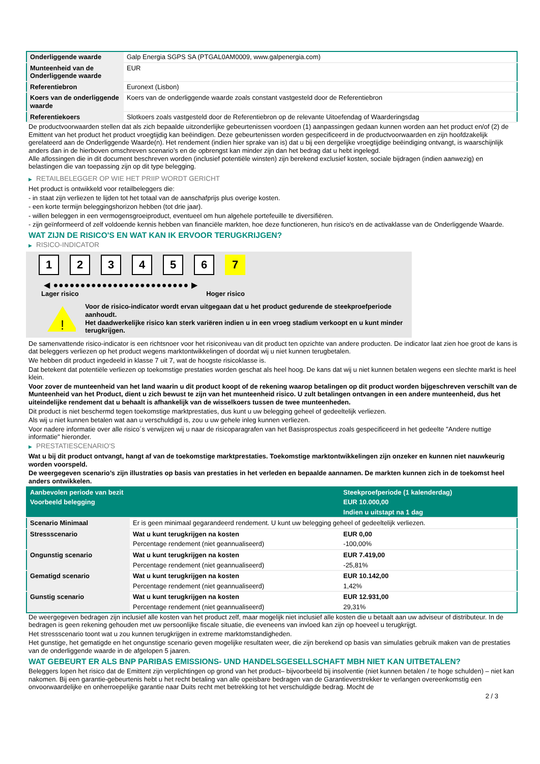| Onderliggende waarde | Galp Energia SGPS SA (PTGAL0AM0009, www.galpenergia.com) |
| Munteenheid van de Onderliggende waarde | EUR |
| Referentiebron | Euronext (Lisbon) |
| Koers van de onderliggende waarde | Koers van de onderliggende waarde zoals constant vastgesteld door de Referentiebron |
| Referentiekoers | Slotkoers zoals vastgesteld door de Referentiebron op de relevante Uitoefendag of Waarderingsdag |
De productvoorwaarden stellen dat als zich bepaalde uitzonderlijke gebeurtenissen voordoen (1) aanpassingen gedaan kunnen worden aan het product en/of (2) de Emittent van het product het product vroegtijdig kan beëindigen. Deze gebeurtenissen worden gespecificeerd in de productvoorwaarden en zijn hoofdzakelijk gerelateerd aan de Onderliggende Waarde(n). Het rendement (indien hier sprake van is) dat u bij een dergelijke vroegtijdige beëindiging ontvangt, is waarschijnlijk anders dan in de hierboven omschreven scenario’s en de opbrengst kan minder zijn dan het bedrag dat u hebt ingelegd.
Alle aflossingen die in dit document beschreven worden (inclusief potentiële winsten) zijn berekend exclusief kosten, sociale bijdragen (indien aanwezig) en belastingen die van toepassing zijn op dit type belegging.
▶ RETAILBELEGGER OP WIE HET PRIIP WORDT GERICHT
Het product is ontwikkeld voor retailbeleggers die:
- in staat zijn verliezen te lijden tot het totaal van de aanschafprijs plus overige kosten.
- een korte termijn beleggingshorizon hebben (tot drie jaar).
- willen beleggen in een vermogensgroeiproduct, eventueel om hun algehele portefeuille te diversifiëren.
- zijn geïnformeerd of zelf voldoende kennis hebben van financiële markten, hoe deze functioneren, hun risico's en de activaklasse van de Onderliggende Waarde.
WAT ZIJN DE RISICO'S EN WAT KAN IK ERVOOR TERUGKRIJGEN?
▶ RISICO-INDICATOR
1 2 3 4 5 6 7
◀ ●●●●●●●●●●●●●●●●●●●●●●●●● ▶
Lager risico Hoger risico
!
Voor de risico-indicator wordt ervan uitgegaan dat u het product gedurende de steekproefperiode aanhoudt.
Het daadwerkelijke risico kan sterk variëren indien u in een vroeg stadium verkoopt en u kunt minder terugkrijgen.
De samenvattende risico-indicator is een richtsnoer voor het risiconiveau van dit product ten opzichte van andere producten. De indicator laat zien hoe groot de kans is dat beleggers verliezen op het product wegens marktontwikkelingen of doordat wij u niet kunnen terugbetalen.
We hebben dit product ingedeeld in klasse 7 uit 7, wat de hoogste risicoklasse is.
Dat betekent dat potentiële verliezen op toekomstige prestaties worden geschat als heel hoog. De kans dat wij u niet kunnen betalen wegens een slechte markt is heel klein.
Voor zover de munteenheid van het land waarin u dit product koopt of de rekening waarop betalingen op dit product worden bijgeschreven verschilt van de Munteenheid van het Product, dient u zich bewust te zijn van het munteenheid risico. U zult betalingen ontvangen in een andere munteenheid, dus het uiteindelijke rendement dat u behaalt is afhankelijk van de wisselkoers tussen de twee munteenheden.
Dit product is niet beschermd tegen toekomstige marktprestaties, dus kunt u uw belegging geheel of gedeeltelijk verliezen.
Als wij u niet kunnen betalen wat aan u verschuldigd is, zou u uw gehele inleg kunnen verliezen.
Voor nadere informatie over alle risico´s verwijzen wij u naar de risicoparagrafen van het Basisprospectus zoals gespecificeerd in het gedeelte "Andere nuttige informatie" hieronder.
▶ PRESTATIESCENARIO'S
Wat u bij dit product ontvangt, hangt af van de toekomstige marktprestaties. Toekomstige marktontwikkelingen zijn onzeker en kunnen niet nauwkeurig worden voorspeld.
De weergegeven scenario’s zijn illustraties op basis van prestaties in het verleden en bepaalde aannamen. De markten kunnen zich in de toekomst heel anders ontwikkelen.
| Aanbevolen periode van bezit | | Steekproefperiode (1 kalenderdag) |
| Voorbeeld belegging | | EUR 10.000,00 |
| | | Indien u uitstapt na 1 dag |
| Scenario Minimaal | Er is geen minimaal gegarandeerd rendement. U kunt uw belegging geheel of gedeeltelijk verliezen. | |
| Stressscenario | Wat u kunt terugkrijgen na kosten | EUR 0,00 |
| | Percentage rendement (niet geannualiseerd) | -100,00% |
| Ongunstig scenario | Wat u kunt terugkrijgen na kosten | EUR 7.419,00 |
| | Percentage rendement (niet geannualiseerd) | -25,81% |
| Gematigd scenario | Wat u kunt terugkrijgen na kosten | EUR 10.142,00 |
| | Percentage rendement (niet geannualiseerd) | 1,42% |
| Gunstig scenario | Wat u kunt terugkrijgen na kosten | EUR 12.931,00 |
| | Percentage rendement (niet geannualiseerd) | 29,31% |
De weergegeven bedragen zijn inclusief alle kosten van het product zelf, maar mogelijk niet inclusief alle kosten die u betaalt aan uw adviseur of distributeur. In de bedragen is geen rekening gehouden met uw persoonlijke fiscale situatie, die eveneens van invloed kan zijn op hoeveel u terugkrijgt.
Het stressscenario toont wat u zou kunnen terugkrijgen in extreme marktomstandigheden.
Het gunstige, het gematigde en het ongunstige scenario geven mogelijke resultaten weer, die zijn berekend op basis van simulaties gebruik maken van de prestaties van de onderliggende waarde in de afgelopen 5 jaaren.
WAT GEBEURT ER ALS BNP PARIBAS EMISSIONS- UND HANDELSGESELLSCHAFT MBH NIET KAN UITBETALEN?
Beleggers lopen het risico dat de Emittent zijn verplichtingen op grond van het product– bijvoorbeeld bij insolventie (niet kunnen betalen / te hoge schulden) – niet kan nakomen. Bij een garantie-gebeurtenis hebt u het recht betaling van alle opeisbare bedragen van de Garantieverstrekker te verlangen overeenkomstig een onvoorwaardelijke en onherroepelijke garantie naar Duits recht met betrekking tot het verschuldigde bedrag. Mocht de
2 / 3